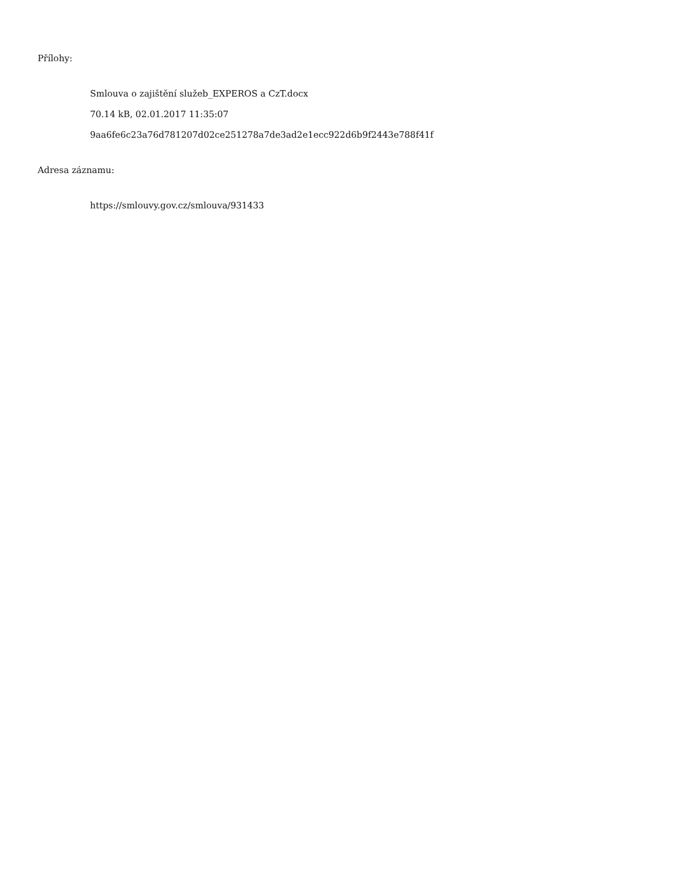Přílohy:
Smlouva o zajištění služeb_EXPEROS a CzT.docx
70.14 kB, 02.01.2017 11:35:07
9aa6fe6c23a76d781207d02ce251278a7de3ad2e1ecc922d6b9f2443e788f41f
Adresa záznamu:
https://smlouvy.gov.cz/smlouva/931433